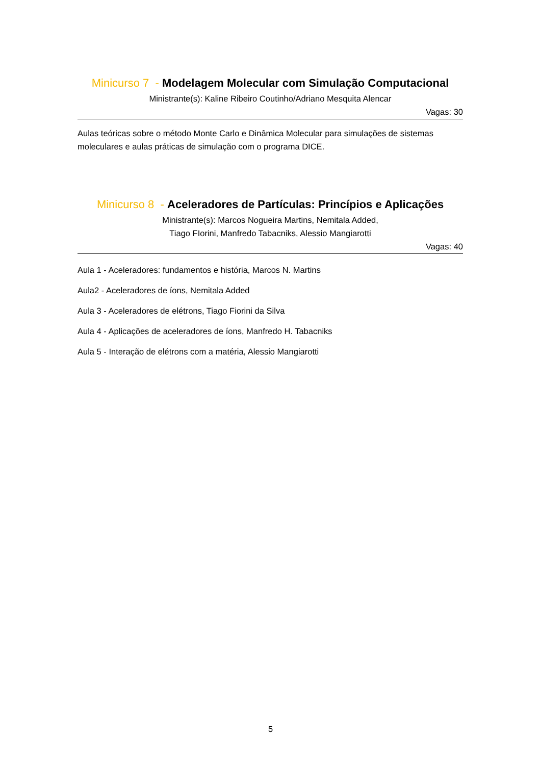Minicurso 7 - Modelagem Molecular com Simulação Computacional
Ministrante(s): Kaline Ribeiro Coutinho/Adriano Mesquita Alencar
Vagas: 30
Aulas teóricas sobre o método Monte Carlo e Dinâmica Molecular para simulações de sistemas moleculares e aulas práticas de simulação com o programa DICE.
Minicurso 8 - Aceleradores de Partículas: Princípios e Aplicações
Ministrante(s): Marcos Nogueira Martins, Nemitala Added,
Tiago FIorini, Manfredo Tabacniks, Alessio Mangiarotti
Vagas: 40
Aula 1 - Aceleradores: fundamentos e história, Marcos N. Martins
Aula2 - Aceleradores de íons, Nemitala Added
Aula 3 - Aceleradores de elétrons, Tiago Fiorini da Silva
Aula 4 - Aplicações de aceleradores de íons, Manfredo H. Tabacniks
Aula 5 - Interação de elétrons com a matéria, Alessio Mangiarotti
5